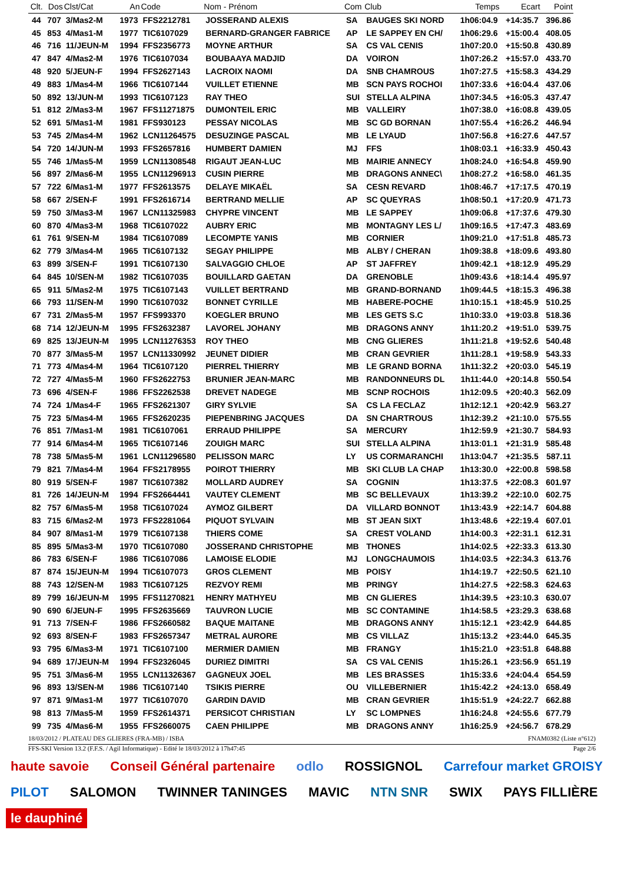| Clt. | Dos | Clst/Cat | An | Code | Nom - Prénom | Com | Club | Temps | Ecart | Point |
| --- | --- | --- | --- | --- | --- | --- | --- | --- | --- | --- |
| 44 | 707 | 3/Mas2-M | 1973 | FFS2212781 | JOSSERAND ALEXIS | SA | BAUGES SKI NORD | 1h06:04.9 | +14:35.7 | 396.86 |
| 45 | 853 | 4/Mas1-M | 1977 | TIC6107029 | BERNARD-GRANGER FABRICE | AP | LE SAPPEY EN CH/ | 1h06:29.6 | +15:00.4 | 408.05 |
| 46 | 716 | 11/JEUN-M | 1994 | FFS2356773 | MOYNE ARTHUR | SA | CS VAL CENIS | 1h07:20.0 | +15:50.8 | 430.89 |
| 47 | 847 | 4/Mas2-M | 1976 | TIC6107034 | BOUBAAYA MADJID | DA | VOIRON | 1h07:26.2 | +15:57.0 | 433.70 |
| 48 | 920 | 5/JEUN-F | 1994 | FFS2627143 | LACROIX NAOMI | DA | SNB CHAMROUS | 1h07:27.5 | +15:58.3 | 434.29 |
| 49 | 883 | 1/Mas4-M | 1966 | TIC6107144 | VUILLET ETIENNE | MB | SCN PAYS ROCHOI | 1h07:33.6 | +16:04.4 | 437.06 |
| 50 | 892 | 13/JUN-M | 1993 | TIC6107123 | RAY THEO | SUI | STELLA ALPINA | 1h07:34.5 | +16:05.3 | 437.47 |
| 51 | 812 | 2/Mas3-M | 1967 | FFS11271875 | DUMONTEIL ERIC | MB | VALLEIRY | 1h07:38.0 | +16:08.8 | 439.05 |
| 52 | 691 | 5/Mas1-M | 1981 | FFS930123 | PESSAY NICOLAS | MB | SC GD BORNAN | 1h07:55.4 | +16:26.2 | 446.94 |
| 53 | 745 | 2/Mas4-M | 1962 | LCN11264575 | DESUZINGE PASCAL | MB | LE LYAUD | 1h07:56.8 | +16:27.6 | 447.57 |
| 54 | 720 | 14/JUN-M | 1993 | FFS2657816 | HUMBERT DAMIEN | MJ | FFS | 1h08:03.1 | +16:33.9 | 450.43 |
| 55 | 746 | 1/Mas5-M | 1959 | LCN11308548 | RIGAUT JEAN-LUC | MB | MAIRIE ANNECY | 1h08:24.0 | +16:54.8 | 459.90 |
| 56 | 897 | 2/Mas6-M | 1955 | LCN11296913 | CUSIN PIERRE | MB | DRAGONS ANNEC\ | 1h08:27.2 | +16:58.0 | 461.35 |
| 57 | 722 | 6/Mas1-M | 1977 | FFS2613575 | DELAYE MIKAËL | SA | CESN REVARD | 1h08:46.7 | +17:17.5 | 470.19 |
| 58 | 667 | 2/SEN-F | 1991 | FFS2616714 | BERTRAND MELLIE | AP | SC QUEYRAS | 1h08:50.1 | +17:20.9 | 471.73 |
| 59 | 750 | 3/Mas3-M | 1967 | LCN11325983 | CHYPRE VINCENT | MB | LE SAPPEY | 1h09:06.8 | +17:37.6 | 479.30 |
| 60 | 870 | 4/Mas3-M | 1968 | TIC6107022 | AUBRY ERIC | MB | MONTAGNY LES L/ | 1h09:16.5 | +17:47.3 | 483.69 |
| 61 | 761 | 9/SEN-M | 1984 | TIC6107089 | LECOMPTE YANIS | MB | CORNIER | 1h09:21.0 | +17:51.8 | 485.73 |
| 62 | 779 | 3/Mas4-M | 1965 | TIC6107132 | SEGAY PHILIPPE | MB | ALBY / CHERAN | 1h09:38.8 | +18:09.6 | 493.80 |
| 63 | 899 | 3/SEN-F | 1991 | TIC6107130 | SALVAGGIO CHLOE | AP | ST JAFFREY | 1h09:42.1 | +18:12.9 | 495.29 |
| 64 | 845 | 10/SEN-M | 1982 | TIC6107035 | BOUILLARD GAETAN | DA | GRENOBLE | 1h09:43.6 | +18:14.4 | 495.97 |
| 65 | 911 | 5/Mas2-M | 1975 | TIC6107143 | VUILLET BERTRAND | MB | GRAND-BORNAND | 1h09:44.5 | +18:15.3 | 496.38 |
| 66 | 793 | 11/SEN-M | 1990 | TIC6107032 | BONNET CYRILLE | MB | HABERE-POCHE | 1h10:15.1 | +18:45.9 | 510.25 |
| 67 | 731 | 2/Mas5-M | 1957 | FFS993370 | KOEGLER BRUNO | MB | LES GETS S.C | 1h10:33.0 | +19:03.8 | 518.36 |
| 68 | 714 | 12/JEUN-M | 1995 | FFS2632387 | LAVOREL JOHANY | MB | DRAGONS ANNY | 1h11:20.2 | +19:51.0 | 539.75 |
| 69 | 825 | 13/JEUN-M | 1995 | LCN11276353 | ROY THEO | MB | CNG GLIERES | 1h11:21.8 | +19:52.6 | 540.48 |
| 70 | 877 | 3/Mas5-M | 1957 | LCN11330992 | JEUNET DIDIER | MB | CRAN GEVRIER | 1h11:28.1 | +19:58.9 | 543.33 |
| 71 | 773 | 4/Mas4-M | 1964 | TIC6107120 | PIERREL THIERRY | MB | LE GRAND BORNA | 1h11:32.2 | +20:03.0 | 545.19 |
| 72 | 727 | 4/Mas5-M | 1960 | FFS2622753 | BRUNIER JEAN-MARC | MB | RANDONNEURS DL | 1h11:44.0 | +20:14.8 | 550.54 |
| 73 | 696 | 4/SEN-F | 1986 | FFS2262538 | DREVET NADEGE | MB | SCNP ROCHOIS | 1h12:09.5 | +20:40.3 | 562.09 |
| 74 | 724 | 1/Mas4-F | 1965 | FFS2621307 | GIRY SYLVIE | SA | CS LA FECLAZ | 1h12:12.1 | +20:42.9 | 563.27 |
| 75 | 723 | 5/Mas4-M | 1965 | FFS2620235 | PIEPENBRING JACQUES | DA | SN CHARTROUS | 1h12:39.2 | +21:10.0 | 575.55 |
| 76 | 851 | 7/Mas1-M | 1981 | TIC6107061 | ERRAUD PHILIPPE | SA | MERCURY | 1h12:59.9 | +21:30.7 | 584.93 |
| 77 | 914 | 6/Mas4-M | 1965 | TIC6107146 | ZOUIGH MARC | SUI | STELLA ALPINA | 1h13:01.1 | +21:31.9 | 585.48 |
| 78 | 738 | 5/Mas5-M | 1961 | LCN11296580 | PELISSON MARC | LY | US CORMARANCHI | 1h13:04.7 | +21:35.5 | 587.11 |
| 79 | 821 | 7/Mas4-M | 1964 | FFS2178955 | POIROT THIERRY | MB | SKI CLUB LA CHAP | 1h13:30.0 | +22:00.8 | 598.58 |
| 80 | 919 | 5/SEN-F | 1987 | TIC6107382 | MOLLARD AUDREY | SA | COGNIN | 1h13:37.5 | +22:08.3 | 601.97 |
| 81 | 726 | 14/JEUN-M | 1994 | FFS2664441 | VAUTEY CLEMENT | MB | SC BELLEVAUX | 1h13:39.2 | +22:10.0 | 602.75 |
| 82 | 757 | 6/Mas5-M | 1958 | TIC6107024 | AYMOZ GILBERT | DA | VILLARD BONNOT | 1h13:43.9 | +22:14.7 | 604.88 |
| 83 | 715 | 6/Mas2-M | 1973 | FFS2281064 | PIQUOT SYLVAIN | MB | ST JEAN SIXT | 1h13:48.6 | +22:19.4 | 607.01 |
| 84 | 907 | 8/Mas1-M | 1979 | TIC6107138 | THIERS COME | SA | CREST VOLAND | 1h14:00.3 | +22:31.1 | 612.31 |
| 85 | 895 | 5/Mas3-M | 1970 | TIC6107080 | JOSSERAND CHRISTOPHE | MB | THONES | 1h14:02.5 | +22:33.3 | 613.30 |
| 86 | 783 | 6/SEN-F | 1986 | TIC6107086 | LAMOISE ELODIE | MJ | LONGCHAUMOIS | 1h14:03.5 | +22:34.3 | 613.76 |
| 87 | 874 | 15/JEUN-M | 1994 | TIC6107073 | GROS CLEMENT | MB | POISY | 1h14:19.7 | +22:50.5 | 621.10 |
| 88 | 743 | 12/SEN-M | 1983 | TIC6107125 | REZVOY REMI | MB | PRINGY | 1h14:27.5 | +22:58.3 | 624.63 |
| 89 | 799 | 16/JEUN-M | 1995 | FFS11270821 | HENRY MATHYEU | MB | CN GLIERES | 1h14:39.5 | +23:10.3 | 630.07 |
| 90 | 690 | 6/JEUN-F | 1995 | FFS2635669 | TAUVRON LUCIE | MB | SC CONTAMINE | 1h14:58.5 | +23:29.3 | 638.68 |
| 91 | 713 | 7/SEN-F | 1986 | FFS2660582 | BAQUE MAITANE | MB | DRAGONS ANNY | 1h15:12.1 | +23:42.9 | 644.85 |
| 92 | 693 | 8/SEN-F | 1983 | FFS2657347 | METRAL AURORE | MB | CS VILLAZ | 1h15:13.2 | +23:44.0 | 645.35 |
| 93 | 795 | 6/Mas3-M | 1971 | TIC6107100 | MERMIER DAMIEN | MB | FRANGY | 1h15:21.0 | +23:51.8 | 648.88 |
| 94 | 689 | 17/JEUN-M | 1994 | FFS2326045 | DURIEZ DIMITRI | SA | CS VAL CENIS | 1h15:26.1 | +23:56.9 | 651.19 |
| 95 | 751 | 3/Mas6-M | 1955 | LCN11326367 | GAGNEUX JOEL | MB | LES BRASSES | 1h15:33.6 | +24:04.4 | 654.59 |
| 96 | 893 | 13/SEN-M | 1986 | TIC6107140 | TSIKIS PIERRE | OU | VILLEBERNIER | 1h15:42.2 | +24:13.0 | 658.49 |
| 97 | 871 | 9/Mas1-M | 1977 | TIC6107070 | GARDIN DAVID | MB | CRAN GEVRIER | 1h15:51.9 | +24:22.7 | 662.88 |
| 98 | 813 | 7/Mas5-M | 1959 | FFS2614371 | PERSICOT CHRISTIAN | LY | SC LOMPNES | 1h16:24.8 | +24:55.6 | 677.79 |
| 99 | 735 | 4/Mas6-M | 1955 | FFS2660075 | CAEN PHILIPPE | MB | DRAGONS ANNY | 1h16:25.9 | +24:56.7 | 678.29 |
18/03/2012 / PLATEAU DES GLIERES (FRA-MB) / ISBA FNAM0382 (Liste n°612)
FFS-SKI Version 13.2 (F.F.S. / Agil Informatique) - Edité le 18/03/2012 à 17h47:45 Page 2/6
haute savoie Conseil Général partenaire odlo ROSSIGNOL Carrefour market GROISY PILOT SALOMON TWINNER TANINGES MAVIC NTN SNR SWIX PAYS FILLIÈRE le dauphiné